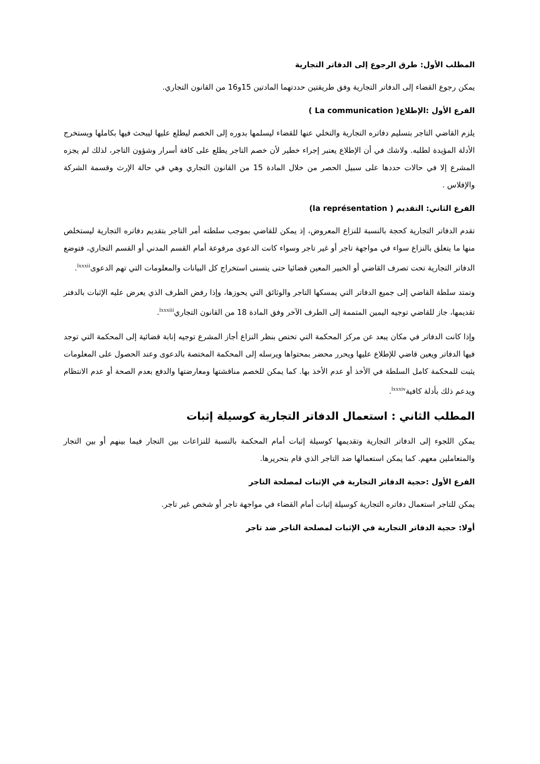المطلب الأول: طرق الرجوع إلى الدفاتر التجارية
يمكن رجوع القضاء إلى الدفاتر التجارية وفق طريقتين حددتهما المادتين 15و16 من القانون التجاري.
الفرع الأول :الإطلاع( La communication )
يلزم القاضي التاجر بتسليم دفاتره التجارية والتخلي عنها للقضاء ليسلمها بدوره إلى الخصم ليطلع عليها ليبحث فيها بكاملها ويستخرج الأدلة المؤيدة لطلبه. ولاشك في أن الإطلاع يعتبر إجراء خطير لأن خصم التاجر يطلع على كافة أسرار وشؤون التاجر، لذلك لم يجزه المشرع إلا في حالات حددها على سبيل الحصر من خلال المادة 15 من القانون التجاري وهي في حالة الإرث وقسمة الشركة والإفلاس .
الفرع الثاني: التقديم ( la représentation)
تقدم الدفاتر التجارية كحجة بالنسبة للنزاع المعروض، إذ يمكن للقاضي بموجب سلطته أمر التاجر بتقديم دفاتره التجارية ليستخلص منها ما يتعلق بالنزاع سواء في مواجهة تاجر أو غير تاجر وسواء كانت الدعوى مرفوعة أمام القسم المدني أو القسم التجاري، فتوضع الدفاتر التجارية تحت تصرف القاضي أو الخبير المعين قضائيا حتى يتسنى استخراج كل البيانات والمعلومات التي تهم الدعوى<sup>lxxxii</sup>.
وتمتد سلطة القاضي إلى جميع الدفاتر التي يمسكها التاجر والوثائق التي يحوزها، وإذا رفض الطرف الذي يعرض عليه الإثبات بالدفتر تقديمها، جاز للقاضي توجيه اليمين المتممة إلى الطرف الآخر وفق المادة 18 من القانون التجاري<sup>lxxxiii</sup>.
وإذا كانت الدفاتر في مكان يبعد عن مركز المحكمة التي تختص بنظر النزاع أجاز المشرع توجيه إنابة قضائية إلى المحكمة التي توجد فيها الدفاتر ويعين قاضي للإطلاع عليها ويحرر محضر بمحتواها ويرسله إلى المحكمة المختصة بالدعوى وعند الحصول على المعلومات يثبت للمحكمة كامل السلطة في الأخذ أو عدم الأخذ بها. كما يمكن للخصم مناقشتها ومعارضتها والدفع بعدم الصحة أو عدم الانتظام ويدعم ذلك بأدلة كافية<sup>lxxxiv</sup>.
المطلب الثاني : استعمال الدفاتر التجارية كوسيلة إثبات
يمكن اللجوء إلى الدفاتر التجارية وتقديمها كوسيلة إثبات أمام المحكمة بالنسبة للنزاعات بين التجار فيما بينهم أو بين التجار والمتعاملين معهم. كما يمكن استعمالها ضد التاجر الذي قام بتحريرها.
الفرع الأول :حجية الدفاتر التجارية في الإثبات لمصلحة التاجر
يمكن للتاجر استعمال دفاتره التجارية كوسيلة إثبات أمام القضاء في مواجهة تاجر أو شخص غير تاجر.
أولا: حجية الدفاتر التجارية في الإثبات لمصلحة التاجر ضد تاجر